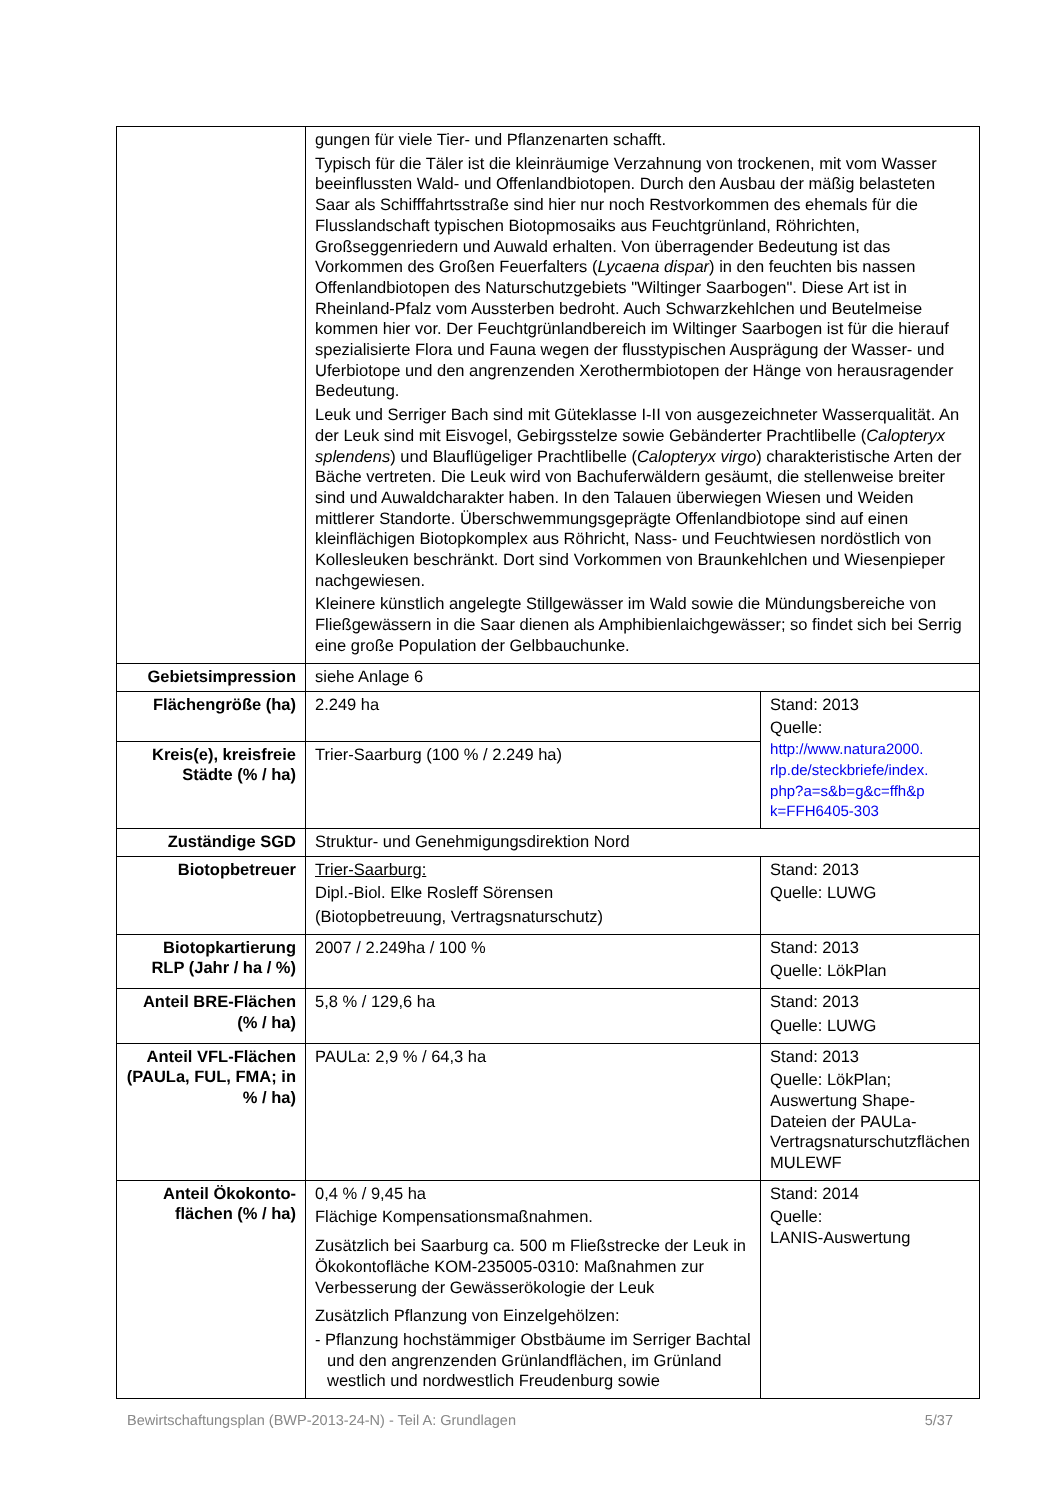| | gungen für viele Tier- und Pflanzenarten schafft. Typisch für die Täler ist die kleinräumige Verzahnung von trockenen, mit vom Wasser beeinflussten Wald- und Offenlandbiotopen. Durch den Ausbau der mäßig belasteten Saar als Schifffahrtsstraße sind hier nur noch Restvorkommen des ehemals für die Flusslandschaft typischen Biotopmosaiks aus Feuchtgrünland, Röhrichten, Großseggenriedern und Auwald erhalten. Von überragender Bedeutung ist das Vorkommen des Großen Feuerfalters ( Lycaena dispar ) in den feuchten bis nassen Offenlandbiotopen des Naturschutzgebiets "Wiltinger Saarbogen". Diese Art ist in Rheinland-Pfalz vom Aussterben bedroht. Auch Schwarzkehlchen und Beutelmeise kommen hier vor. Der Feuchtgrünlandbereich im Wiltinger Saarbogen ist für die hierauf spezialisierte Flora und Fauna wegen der flusstypischen Ausprägung der Wasser- und Uferbiotope und den angrenzenden Xerothermbiotopen der Hänge von herausragender Bedeutung. Leuk und Serriger Bach sind mit Güteklasse I-II von ausgezeichneter Wasserqualität. An der Leuk sind mit Eisvogel, Gebirgsstelze sowie Gebänderter Prachtlibelle ( Calopteryx splendens ) und Blauflügeliger Prachtlibelle ( Calopteryx virgo ) charakteristische Arten der Bäche vertreten. Die Leuk wird von Bachuferwäldern gesäumt, die stellenweise breiter sind und Auwaldcharakter haben. In den Talauen überwiegen Wiesen und Weiden mittlerer Standorte. Überschwemmungsgeprägte Offenlandbiotope sind auf einen kleinflächigen Biotopkomplex aus Röhricht, Nass- und Feuchtwiesen nordöstlich von Kollesleuken beschränkt. Dort sind Vorkommen von Braunkehlchen und Wiesenpieper nachgewiesen. Kleinere künstlich angelegte Stillgewässer im Wald sowie die Mündungsbereiche von Fließgewässern in die Saar dienen als Amphibienlaichgewässer; so findet sich bei Serrig eine große Population der Gelbbauchunke. | |
| Gebietsimpression | siehe Anlage 6 | |
| Flächengröße (ha) | 2.249 ha | Stand: 2013 Quelle: http://www.natura2000. rlp.de/steckbriefe/index. php?a=s&b=g&c=ffh&p k=FFH6405-303 |
| Kreis(e), kreisfreie Städte (% / ha) | Trier-Saarburg (100 % / 2.249 ha) | |
| Zuständige SGD | Struktur- und Genehmigungsdirektion Nord | |
| Biotopbetreuer | Trier-Saarburg: Dipl.-Biol. Elke Rosleff Sörensen (Biotopbetreuung, Vertragsnaturschutz) | Stand: 2013 Quelle: LUWG |
| Biotopkartierung RLP (Jahr / ha / %) | 2007 / 2.249ha / 100 % | Stand: 2013 Quelle: LökPlan |
| Anteil BRE-Flächen (% / ha) | 5,8 % / 129,6 ha | Stand: 2013 Quelle: LUWG |
| Anteil VFL-Flächen (PAULa, FUL, FMA; in % / ha) | PAULa: 2,9 % / 64,3 ha | Stand: 2013 Quelle: LökPlan; Auswertung Shape-Dateien der PAULa-Vertragsnaturschutzflächen MULEWF |
| Anteil Ökokonto-flächen (% / ha) | 0,4 % / 9,45 ha Flächige Kompensationsmaßnahmen. Zusätzlich bei Saarburg ca. 500 m Fließstrecke der Leuk in Ökokontofläche KOM-235005-0310: Maßnahmen zur Verbesserung der Gewässerökologie der Leuk Zusätzlich Pflanzung von Einzelgehölzen: - Pflanzung hochstämmiger Obstbäume im Serriger Bachtal und den angrenzenden Grünlandflächen, im Grünland westlich und nordwestlich Freudenburg sowie | Stand: 2014 Quelle: LANIS-Auswertung |
Bewirtschaftungsplan (BWP-2013-24-N) - Teil A: Grundlagen 5/37